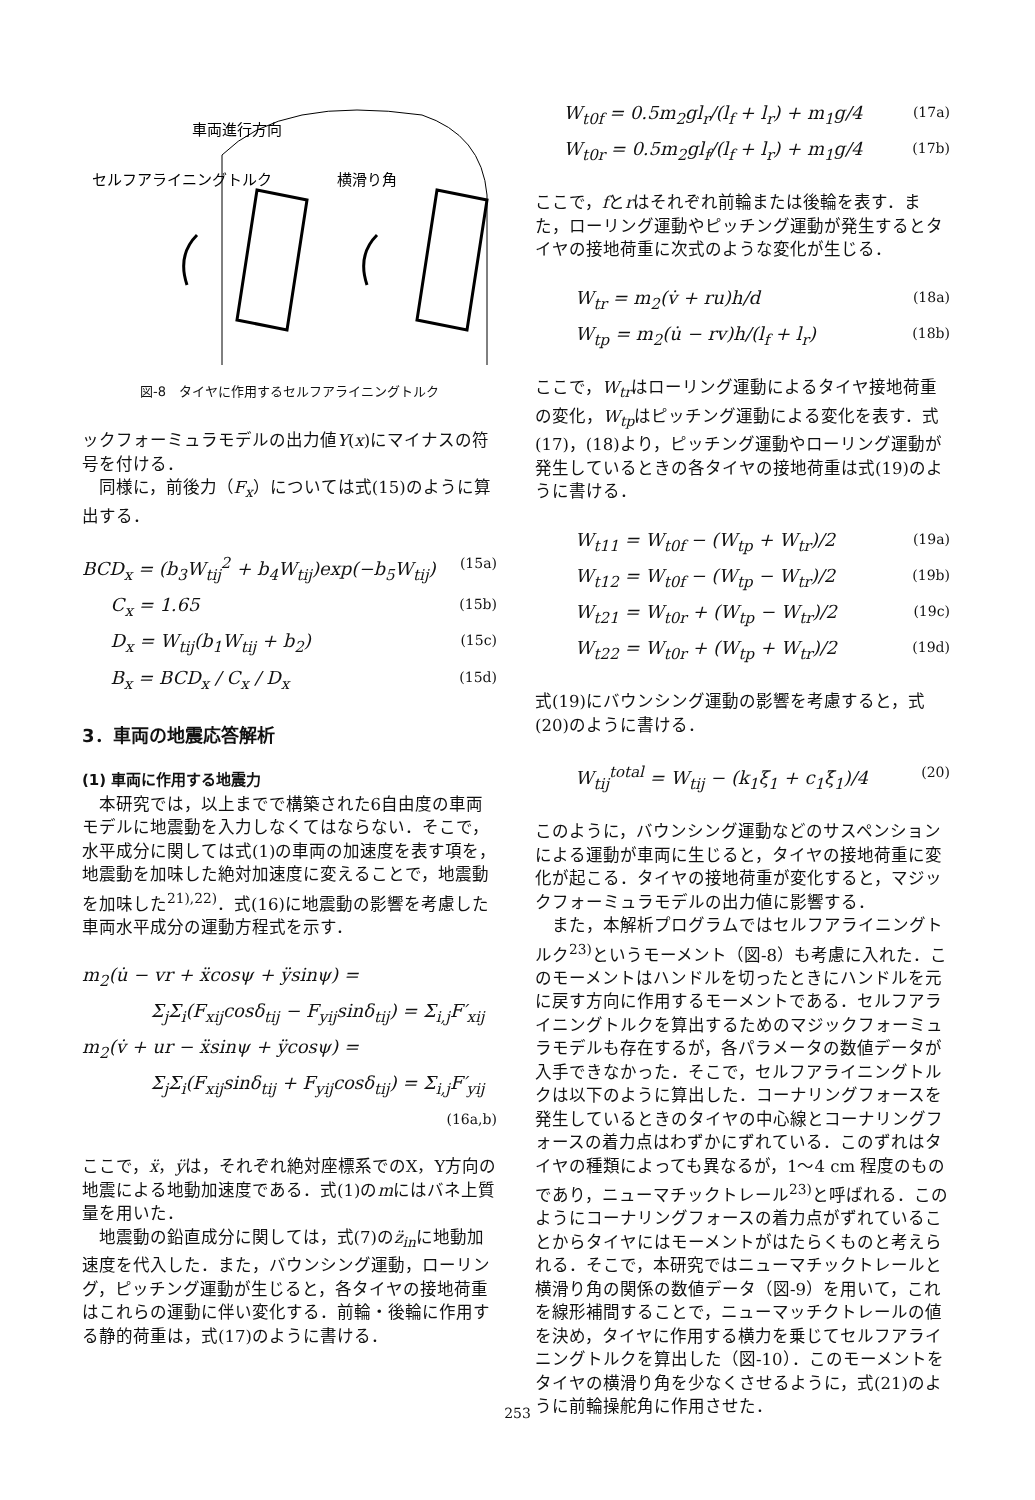車両進行方向
セルフアライニングトルク
横滑り角
図-8　タイヤに作用するセルフアライニングトルク
ックフォーミュラモデルの出力値Y(x)にマイナスの符号を付ける．
同様に，前後力（F<sub>x</sub>）については式(15)のように算出する．
BCD<sub>x</sub> = (b<sub>3</sub>W<sub>tij</sub><sup>2</sup> + b<sub>4</sub>W<sub>tij</sub>)exp(−b<sub>5</sub>W<sub>tij</sub>) (15a)
C<sub>x</sub> = 1.65 (15b)
D<sub>x</sub> = W<sub>tij</sub>(b<sub>1</sub>W<sub>tij</sub> + b<sub>2</sub>) (15c)
B<sub>x</sub> = BCD<sub>x</sub> / C<sub>x</sub> / D<sub>x</sub> (15d)
3．車両の地震応答解析
(1) 車両に作用する地震力
本研究では，以上までで構築された6自由度の車両モデルに地震動を入力しなくてはならない．そこで，水平成分に関しては式(1)の車両の加速度を表す項を，地震動を加味した絶対加速度に変えることで，地震動を加味した<sup>21),22)</sup>．式(16)に地震動の影響を考慮した車両水平成分の運動方程式を示す．
m<sub>2</sub>(u̇ − vr + ẍcosψ + ÿsinψ) =
Σ<sub>j</sub>Σ<sub>i</sub>(F<sub>xij</sub>cosδ<sub>tij</sub> − F<sub>yij</sub>sinδ<sub>tij</sub>) = Σ<sub>i,j</sub>F′<sub>xij</sub>
m<sub>2</sub>(v̇ + ur − ẍsinψ + ÿcosψ) =
Σ<sub>j</sub>Σ<sub>i</sub>(F<sub>xij</sub>sinδ<sub>tij</sub> + F<sub>yij</sub>cosδ<sub>tij</sub>) = Σ<sub>i,j</sub>F′<sub>yij</sub>
(16a,b)
ここで，ẍ，ÿは，それぞれ絶対座標系でのX，Y方向の地震による地動加速度である．式(1)のmにはバネ上質量を用いた．
地震動の鉛直成分に関しては，式(7)のz̈<sub>in</sub>に地動加速度を代入した．また，バウンシング運動，ローリング，ピッチング運動が生じると，各タイヤの接地荷重はこれらの運動に伴い変化する．前輪・後輪に作用する静的荷重は，式(17)のように書ける．
W<sub>t0f</sub> = 0.5m<sub>2</sub>gl<sub>r</sub>/(l<sub>f</sub> + l<sub>r</sub>) + m<sub>1</sub>g/4 (17a)
W<sub>t0r</sub> = 0.5m<sub>2</sub>gl<sub>f</sub>/(l<sub>f</sub> + l<sub>r</sub>) + m<sub>1</sub>g/4 (17b)
ここで，fとrはそれぞれ前輪または後輪を表す．また，ローリング運動やピッチング運動が発生するとタイヤの接地荷重に次式のような変化が生じる．
W<sub>tr</sub> = m<sub>2</sub>(v̇ + ru)h/d (18a)
W<sub>tp</sub> = m<sub>2</sub>(u̇ − rv)h/(l<sub>f</sub> + l<sub>r</sub>) (18b)
ここで，W<sub>tr</sub>はローリング運動によるタイヤ接地荷重の変化，W<sub>tp</sub>はピッチング運動による変化を表す．式(17)，(18)より，ピッチング運動やローリング運動が発生しているときの各タイヤの接地荷重は式(19)のように書ける．
W<sub>t11</sub> = W<sub>t0f</sub> − (W<sub>tp</sub> + W<sub>tr</sub>)/2 (19a)
W<sub>t12</sub> = W<sub>t0f</sub> − (W<sub>tp</sub> − W<sub>tr</sub>)/2 (19b)
W<sub>t21</sub> = W<sub>t0r</sub> + (W<sub>tp</sub> − W<sub>tr</sub>)/2 (19c)
W<sub>t22</sub> = W<sub>t0r</sub> + (W<sub>tp</sub> + W<sub>tr</sub>)/2 (19d)
式(19)にバウンシング運動の影響を考慮すると，式(20)のように書ける．
W<sub>tij</sub><sup>total</sup> = W<sub>tij</sub> − (k<sub>1</sub>ξ<sub>1</sub> + c<sub>1</sub>ξ̇<sub>1</sub>)/4 (20)
このように，バウンシング運動などのサスペンションによる運動が車両に生じると，タイヤの接地荷重に変化が起こる．タイヤの接地荷重が変化すると，マジックフォーミュラモデルの出力値に影響する．
また，本解析プログラムではセルフアライニングトルク<sup>23)</sup>というモーメント（図-8）も考慮に入れた．このモーメントはハンドルを切ったときにハンドルを元に戻す方向に作用するモーメントである．セルフアライニングトルクを算出するためのマジックフォーミュラモデルも存在するが，各パラメータの数値データが入手できなかった．そこで，セルフアライニングトルクは以下のように算出した．コーナリングフォースを発生しているときのタイヤの中心線とコーナリングフォースの着力点はわずかにずれている．このずれはタイヤの種類によっても異なるが，1〜4 cm 程度のものであり，ニューマチックトレール<sup>23)</sup>と呼ばれる．このようにコーナリングフォースの着力点がずれていることからタイヤにはモーメントがはたらくものと考えられる．そこで，本研究ではニューマチックトレールと横滑り角の関係の数値データ（図-9）を用いて，これを線形補間することで，ニューマッチクトレールの値を決め，タイヤに作用する横力を乗じてセルフアライニングトルクを算出した（図-10）．このモーメントをタイヤの横滑り角を少なくさせるように，式(21)のように前輪操舵角に作用させた．
253